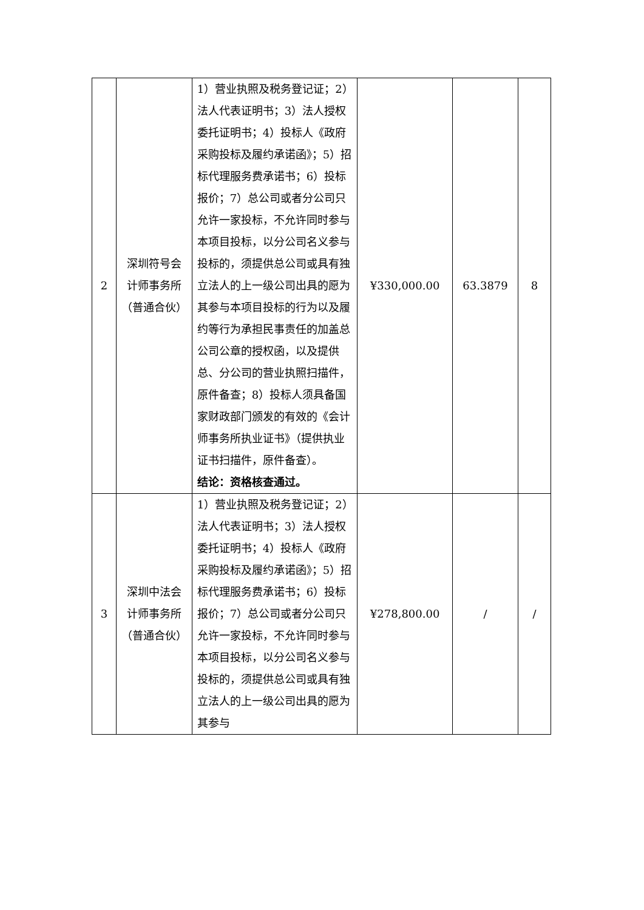| 2 | 深圳符号会计师事务所（普通合伙） | 1）营业执照及税务登记证；2）法人代表证明书；3）法人授权委托证明书；4）投标人《政府采购投标及履约承诺函》；5）招标代理服务费承诺书；6）投标报价；7）总公司或者分公司只允许一家投标，不允许同时参与本项目投标，以分公司名义参与投标的，须提供总公司或具有独立法人的上一级公司出具的愿为其参与本项目投标的行为以及履约等行为承担民事责任的加盖总公司公章的授权函，以及提供总、分公司的营业执照扫描件，原件备查；8）投标人须具备国家财政部门颁发的有效的《会计师事务所执业证书》（提供执业证书扫描件，原件备查）。 结论：资格核查通过。 | ¥330,000.00 | 63.3879 | 8 |
| 3 | 深圳中法会计师事务所（普通合伙） | 1）营业执照及税务登记证；2）法人代表证明书；3）法人授权委托证明书；4）投标人《政府采购投标及履约承诺函》；5）招标代理服务费承诺书；6）投标报价；7）总公司或者分公司只允许一家投标，不允许同时参与本项目投标，以分公司名义参与投标的，须提供总公司或具有独立法人的上一级公司出具的愿为其参与 | ¥278,800.00 | / | / |